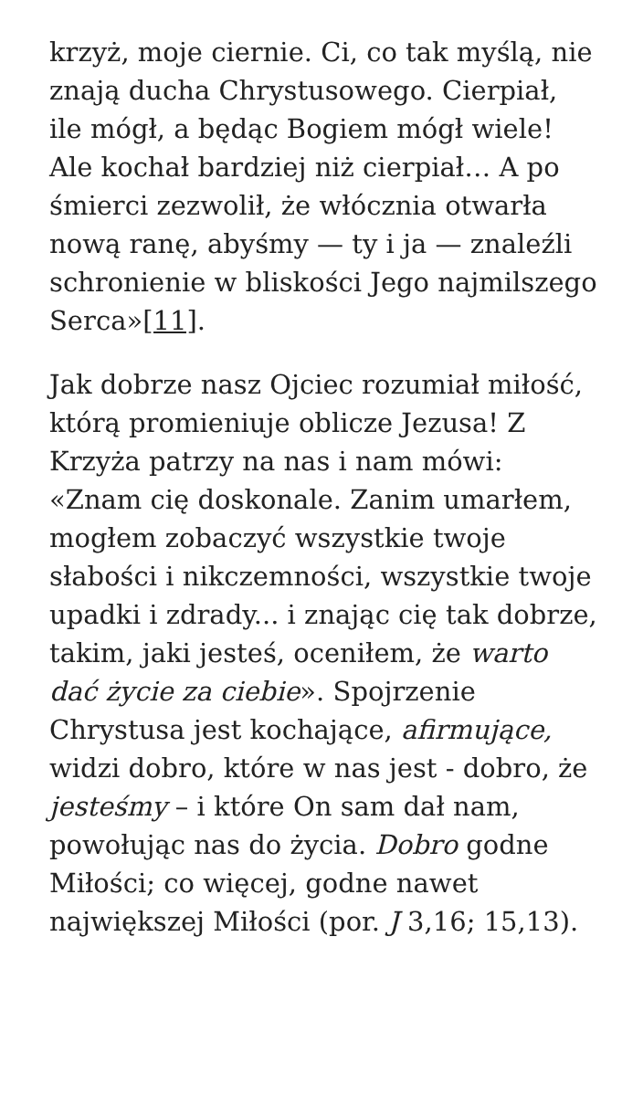krzyż, moje ciernie. Ci, co tak myślą, nie znają ducha Chrystusowego. Cierpiał, ile mógł, a będąc Bogiem mógł wiele! Ale kochał bardziej niż cierpiał… A po śmierci zezwolił, że włócznia otwarła nową ranę, abyśmy — ty i ja — znaleźli schronienie w bliskości Jego najmilszego Serca»[11].
Jak dobrze nasz Ojciec rozumiał miłość, którą promieniuje oblicze Jezusa! Z Krzyża patrzy na nas i nam mówi: «Znam cię doskonale. Zanim umarłem, mogłem zobaczyć wszystkie twoje słabości i nikczemności, wszystkie twoje upadki i zdrady... i znając cię tak dobrze, takim, jaki jesteś, oceniłem, że warto dać życie za ciebie». Spojrzenie Chrystusa jest kochające, afirmujące, widzi dobro, które w nas jest - dobro, że jesteśmy – i które On sam dał nam, powołując nas do życia. Dobro godne Miłości; co więcej, godne nawet największej Miłości (por. J 3,16; 15,13).